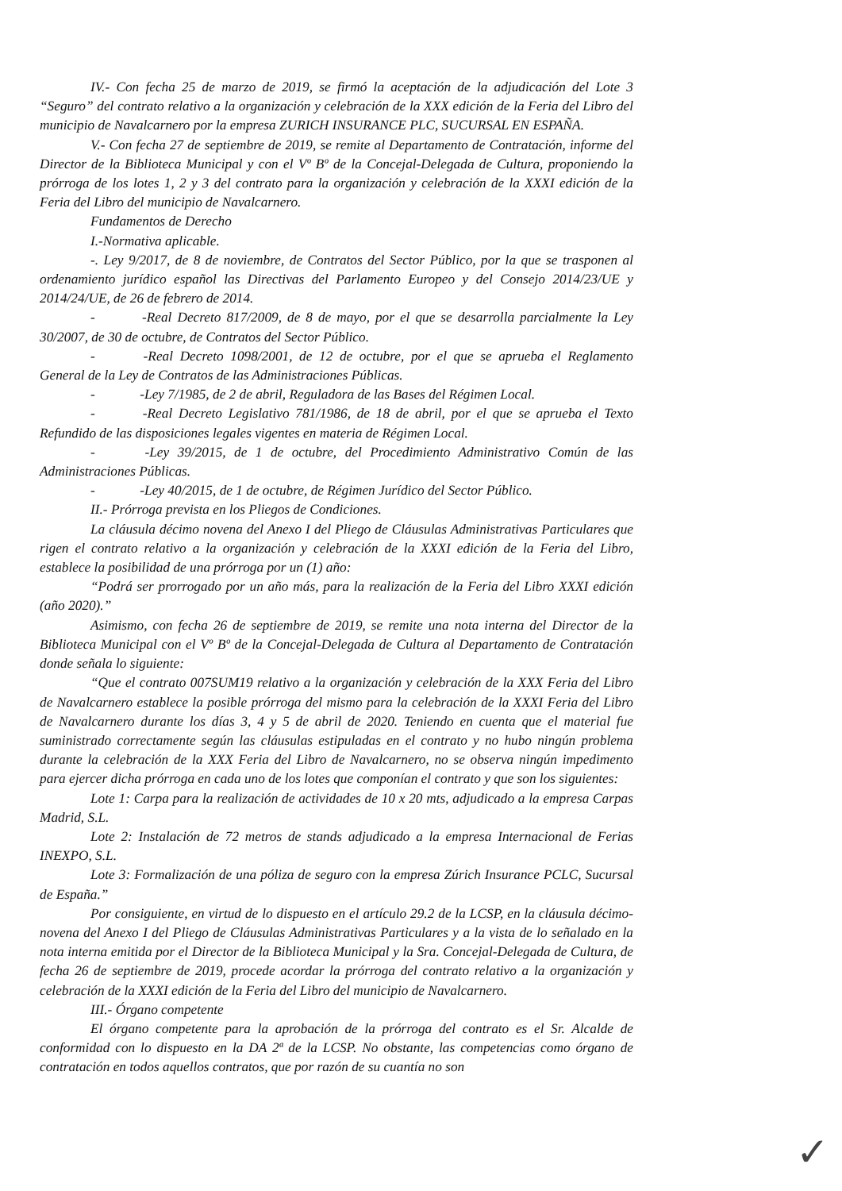IV.- Con fecha 25 de marzo de 2019, se firmó la aceptación de la adjudicación del Lote 3 “Seguro” del contrato relativo a la organización y celebración de la XXX edición de la Feria del Libro del municipio de Navalcarnero por la empresa ZURICH INSURANCE PLC, SUCURSAL EN ESPAÑA.
V.- Con fecha 27 de septiembre de 2019, se remite al Departamento de Contratación, informe del Director de la Biblioteca Municipal y con el Vº Bº de la Concejal-Delegada de Cultura, proponiendo la prórroga de los lotes 1, 2 y 3 del contrato para la organización y celebración de la XXXI edición de la Feria del Libro del municipio de Navalcarnero.
Fundamentos de Derecho
I.-Normativa aplicable.
-. Ley 9/2017, de 8 de noviembre, de Contratos del Sector Público, por la que se trasponen al ordenamiento jurídico español las Directivas del Parlamento Europeo y del Consejo 2014/23/UE y 2014/24/UE, de 26 de febrero de 2014.
- -Real Decreto 817/2009, de 8 de mayo, por el que se desarrolla parcialmente la Ley 30/2007, de 30 de octubre, de Contratos del Sector Público.
- -Real Decreto 1098/2001, de 12 de octubre, por el que se aprueba el Reglamento General de la Ley de Contratos de las Administraciones Públicas.
- -Ley 7/1985, de 2 de abril, Reguladora de las Bases del Régimen Local.
- -Real Decreto Legislativo 781/1986, de 18 de abril, por el que se aprueba el Texto Refundido de las disposiciones legales vigentes en materia de Régimen Local.
- -Ley 39/2015, de 1 de octubre, del Procedimiento Administrativo Común de las Administraciones Públicas.
- -Ley 40/2015, de 1 de octubre, de Régimen Jurídico del Sector Público.
II.- Prórroga prevista en los Pliegos de Condiciones.
La cláusula décimo novena del Anexo I del Pliego de Cláusulas Administrativas Particulares que rigen el contrato relativo a la organización y celebración de la XXXI edición de la Feria del Libro, establece la posibilidad de una prórroga por un (1) año:
“Podrá ser prorrogado por un año más, para la realización de la Feria del Libro XXXI edición (año 2020).”
Asimismo, con fecha 26 de septiembre de 2019, se remite una nota interna del Director de la Biblioteca Municipal con el Vº Bº de la Concejal-Delegada de Cultura al Departamento de Contratación donde señala lo siguiente:
“Que el contrato 007SUM19 relativo a la organización y celebración de la XXX Feria del Libro de Navalcarnero establece la posible prórroga del mismo para la celebración de la XXXI Feria del Libro de Navalcarnero durante los días 3, 4 y 5 de abril de 2020. Teniendo en cuenta que el material fue suministrado correctamente según las cláusulas estipuladas en el contrato y no hubo ningún problema durante la celebración de la XXX Feria del Libro de Navalcarnero, no se observa ningún impedimento para ejercer dicha prórroga en cada uno de los lotes que componían el contrato y que son los siguientes:
Lote 1: Carpa para la realización de actividades de 10 x 20 mts, adjudicado a la empresa Carpas Madrid, S.L.
Lote 2: Instalación de 72 metros de stands adjudicado a la empresa Internacional de Ferias INEXPO, S.L.
Lote 3: Formalización de una póliza de seguro con la empresa Zúrich Insurance PCLC, Sucursal de España.”
Por consiguiente, en virtud de lo dispuesto en el artículo 29.2 de la LCSP, en la cláusula décimo-novena del Anexo I del Pliego de Cláusulas Administrativas Particulares y a la vista de lo señalado en la nota interna emitida por el Director de la Biblioteca Municipal y la Sra. Concejal-Delegada de Cultura, de fecha 26 de septiembre de 2019, procede acordar la prórroga del contrato relativo a la organización y celebración de la XXXI edición de la Feria del Libro del municipio de Navalcarnero.
III.- Órgano competente
El órgano competente para la aprobación de la prórroga del contrato es el Sr. Alcalde de conformidad con lo dispuesto en la DA 2ª de la LCSP. No obstante, las competencias como órgano de contratación en todos aquellos contratos, que por razón de su cuantía no son
✓